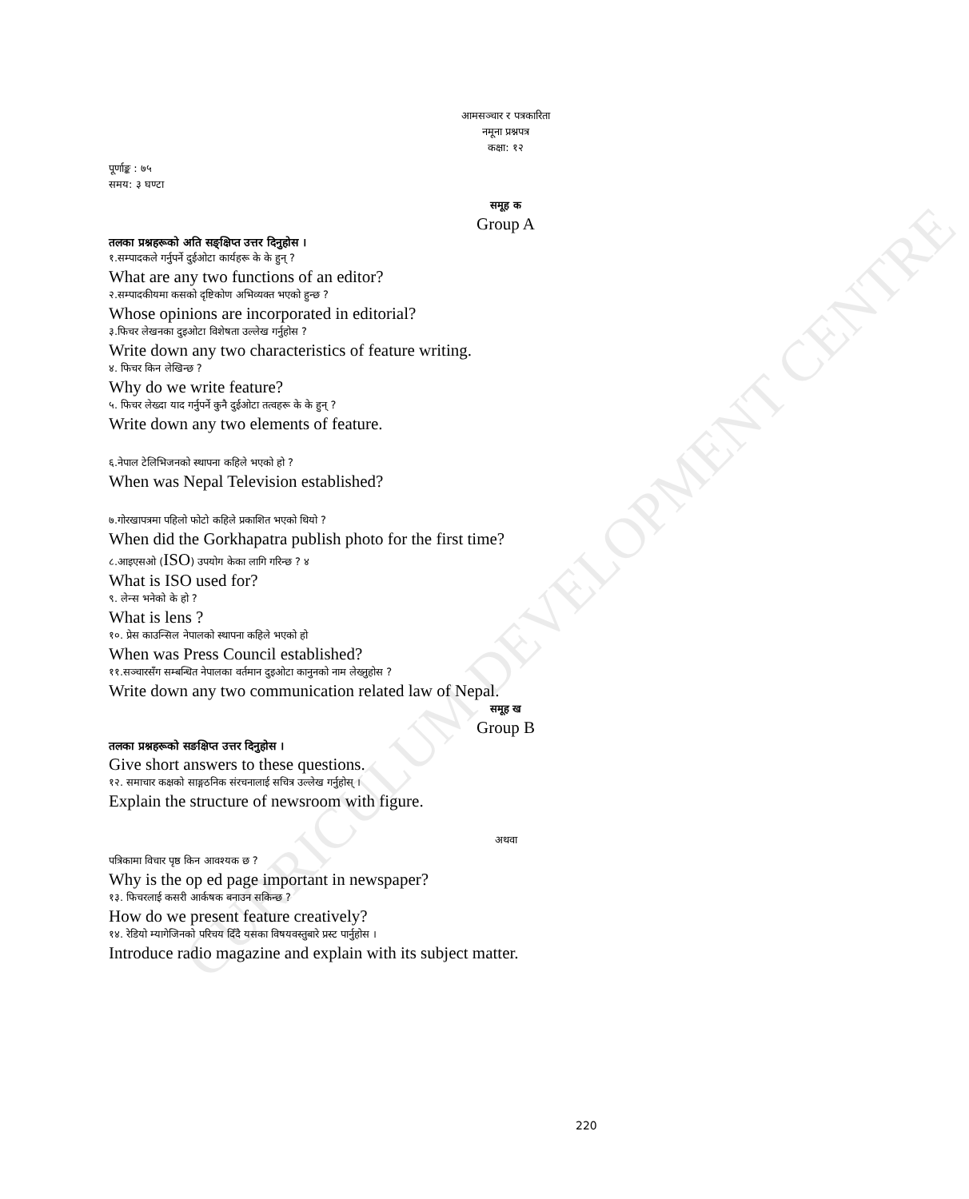CURRICULUM DEVELOPMENT CENTRE
आमसञ्चार र पत्रकारिता
नमूना प्रश्नपत्र
कक्षा: १२
पूर्णाङ्क : ७५
समय: ३ घण्टा
समूह क
Group A
तलका प्रश्नहरूको अति सङ्क्षिप्त उत्तर दिनुहोस ।
१.सम्पादकले गर्नुपर्ने दुईओटा कार्यहरू के के हुन् ?
What are any two functions of an editor?
२.सम्पादकीयमा कसको दृष्टिकोण अभिव्यक्त भएको हुन्छ ?
Whose opinions are incorporated in editorial?
३.फिचर लेखनका दुइओटा विशेषता उल्लेख गर्नुहोस ?
Write down any two characteristics of feature writing.
४. फिचर किन लेखिन्छ ?
Why do we write feature?
५. फिचर लेख्दा याद गर्नुपर्ने कुनै दुईओटा तत्वहरू के के हुन् ?
Write down any two elements of feature.
६.नेपाल टेलिभिजनको स्थापना कहिले भएको हो ?
When was Nepal Television established?
७.गोरखापत्रमा पहिलो फोटो कहिले प्रकाशित भएको थियो ?
When did the Gorkhapatra publish photo for the first time?
८.आइएसओ (ISO) उपयोग केका लागि गरिन्छ ? ४
What is ISO used for?
९. लेन्स भनेको के हो ?
What is lens ?
१०. प्रेस काउन्सिल नेपालको स्थापना कहिले भएको हो
When was Press Council established?
११.सञ्चारसँग सम्बन्धित नेपालका वर्तमान दुइओटा कानुनको नाम लेख्नुहोस ?
Write down any two communication related law of Nepal.
समूह ख
Group B
तलका प्रश्नहरूको सङक्षिप्त उत्तर दिनुहोस ।
Give short answers to these questions.
१२. समाचार कक्षको साङ्गठनिक संरचनालाई सचित्र उल्लेख गर्नुहोस् ।
Explain the structure of newsroom with figure.
अथवा
पत्रिकामा विचार पृष्ठ किन आवश्यक छ ?
Why is the op ed page important in newspaper?
१३. फिचरलाई कसरी आर्कषक बनाउन सकिन्छ ?
How do we present feature creatively?
१४. रेडियो म्यागेजिनको परिचय दिँदै यसका विषयवस्तुबारे प्रस्ट पार्नुहोस ।
Introduce radio magazine and explain with its subject matter.
220